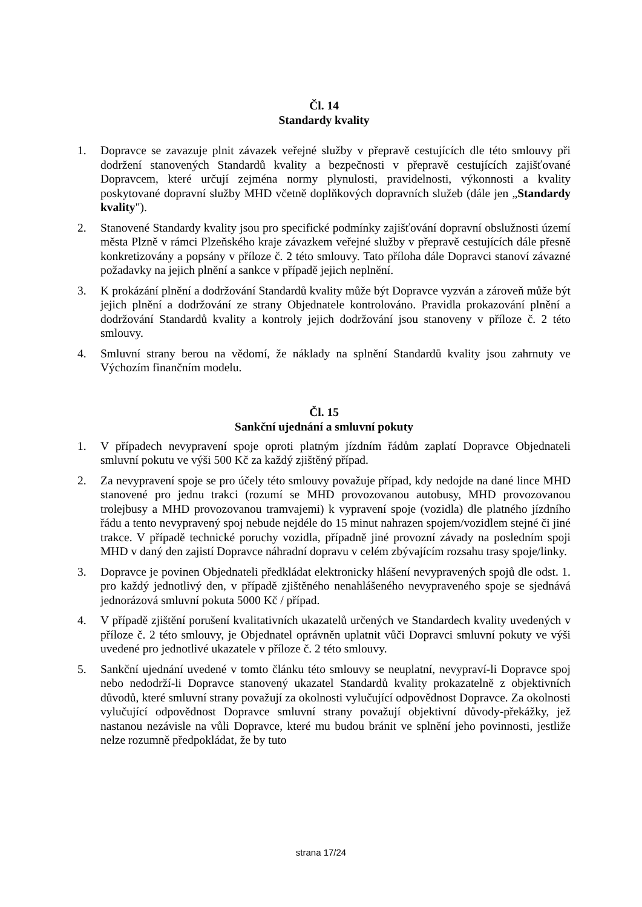Čl. 14
Standardy kvality
1. Dopravce se zavazuje plnit závazek veřejné služby v přepravě cestujících dle této smlouvy při dodržení stanovených Standardů kvality a bezpečnosti v přepravě cestujících zajišťované Dopravcem, které určují zejména normy plynulosti, pravidelnosti, výkonnosti a kvality poskytované dopravní služby MHD včetně doplňkových dopravních služeb (dále jen „Standardy kvality").
2. Stanovené Standardy kvality jsou pro specifické podmínky zajišťování dopravní obslužnosti území města Plzně v rámci Plzeňského kraje závazkem veřejné služby v přepravě cestujících dále přesně konkretizovány a popsány v příloze č. 2 této smlouvy. Tato příloha dále Dopravci stanoví závazné požadavky na jejich plnění a sankce v případě jejich neplnění.
3. K prokázání plnění a dodržování Standardů kvality může být Dopravce vyzván a zároveň může být jejich plnění a dodržování ze strany Objednatele kontrolováno. Pravidla prokazování plnění a dodržování Standardů kvality a kontroly jejich dodržování jsou stanoveny v příloze č. 2 této smlouvy.
4. Smluvní strany berou na vědomí, že náklady na splnění Standardů kvality jsou zahrnuty ve Výchozím finančním modelu.
Čl. 15
Sankční ujednání a smluvní pokuty
1. V případech nevypravení spoje oproti platným jízdním řádům zaplatí Dopravce Objednateli smluvní pokutu ve výši 500 Kč za každý zjištěný případ.
2. Za nevypravení spoje se pro účely této smlouvy považuje případ, kdy nedojde na dané lince MHD stanovené pro jednu trakci (rozumí se MHD provozovanou autobusy, MHD provozovanou trolejbusy a MHD provozovanou tramvajemi) k vypravení spoje (vozidla) dle platného jízdního řádu a tento nevypravený spoj nebude nejdéle do 15 minut nahrazen spojem/vozidlem stejné či jiné trakce. V případě technické poruchy vozidla, případně jiné provozní závady na posledním spoji MHD v daný den zajistí Dopravce náhradní dopravu v celém zbývajícím rozsahu trasy spoje/linky.
3. Dopravce je povinen Objednateli předkládat elektronicky hlášení nevypravených spojů dle odst. 1. pro každý jednotlivý den, v případě zjištěného nenahlášeného nevypraveného spoje se sjednává jednorázová smluvní pokuta 5000 Kč / případ.
4. V případě zjištění porušení kvalitativních ukazatelů určených ve Standardech kvality uvedených v příloze č. 2 této smlouvy, je Objednatel oprávněn uplatnit vůči Dopravci smluvní pokuty ve výši uvedené pro jednotlivé ukazatele v příloze č. 2 této smlouvy.
5. Sankční ujednání uvedené v tomto článku této smlouvy se neuplatní, nevypraví-li Dopravce spoj nebo nedodrží-li Dopravce stanovený ukazatel Standardů kvality prokazatelně z objektivních důvodů, které smluvní strany považují za okolnosti vylučující odpovědnost Dopravce. Za okolnosti vylučující odpovědnost Dopravce smluvní strany považují objektivní důvody-překážky, jež nastanou nezávisle na vůli Dopravce, které mu budou bránit ve splnění jeho povinnosti, jestliže nelze rozumně předpokládat, že by tuto
strana 17/24